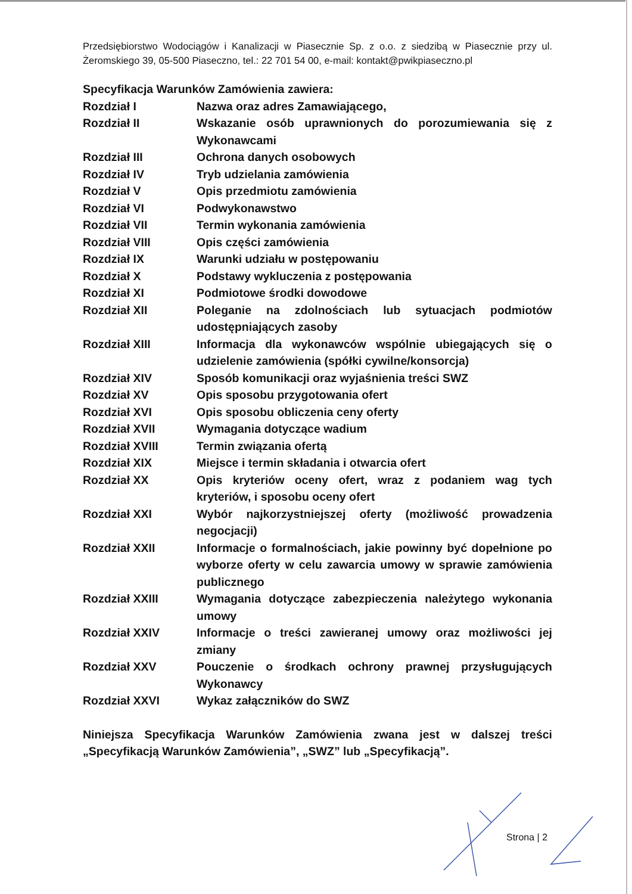Przedsiębiorstwo Wodociągów i Kanalizacji w Piasecznie Sp. z o.o. z siedzibą w Piasecznie przy ul. Żeromskiego 39, 05-500 Piaseczno, tel.: 22 701 54 00, e-mail: kontakt@pwikpiaseczno.pl
Specyfikacja Warunków Zamówienia zawiera:
| Rozdział I | Nazwa oraz adres Zamawiającego, |
| Rozdział II | Wskazanie osób uprawnionych do porozumiewania się z Wykonawcami |
| Rozdział III | Ochrona danych osobowych |
| Rozdział IV | Tryb udzielania zamówienia |
| Rozdział V | Opis przedmiotu zamówienia |
| Rozdział VI | Podwykonawstwo |
| Rozdział VII | Termin wykonania zamówienia |
| Rozdział VIII | Opis części zamówienia |
| Rozdział IX | Warunki udziału w postępowaniu |
| Rozdział X | Podstawy wykluczenia z postępowania |
| Rozdział XI | Podmiotowe środki dowodowe |
| Rozdział XII | Poleganie na zdolnościach lub sytuacjach podmiotów udostępniających zasoby |
| Rozdział XIII | Informacja dla wykonawców wspólnie ubiegających się o udzielenie zamówienia (spółki cywilne/konsorcja) |
| Rozdział XIV | Sposób komunikacji oraz wyjaśnienia treści SWZ |
| Rozdział XV | Opis sposobu przygotowania ofert |
| Rozdział XVI | Opis sposobu obliczenia ceny oferty |
| Rozdział XVII | Wymagania dotyczące wadium |
| Rozdział XVIII | Termin związania ofertą |
| Rozdział XIX | Miejsce i termin składania i otwarcia ofert |
| Rozdział XX | Opis kryteriów oceny ofert, wraz z podaniem wag tych kryteriów, i sposobu oceny ofert |
| Rozdział XXI | Wybór najkorzystniejszej oferty (możliwość prowadzenia negocjacji) |
| Rozdział XXII | Informacje o formalnościach, jakie powinny być dopełnione po wyborze oferty w celu zawarcia umowy w sprawie zamówienia publicznego |
| Rozdział XXIII | Wymagania dotyczące zabezpieczenia należytego wykonania umowy |
| Rozdział XXIV | Informacje o treści zawieranej umowy oraz możliwości jej zmiany |
| Rozdział XXV | Pouczenie o środkach ochrony prawnej przysługujących Wykonawcy |
| Rozdział XXVI | Wykaz załączników do SWZ |
Niniejsza Specyfikacja Warunków Zamówienia zwana jest w dalszej treści „Specyfikacją Warunków Zamówienia”, „SWZ” lub „Specyfikacją”.
Strona | 2